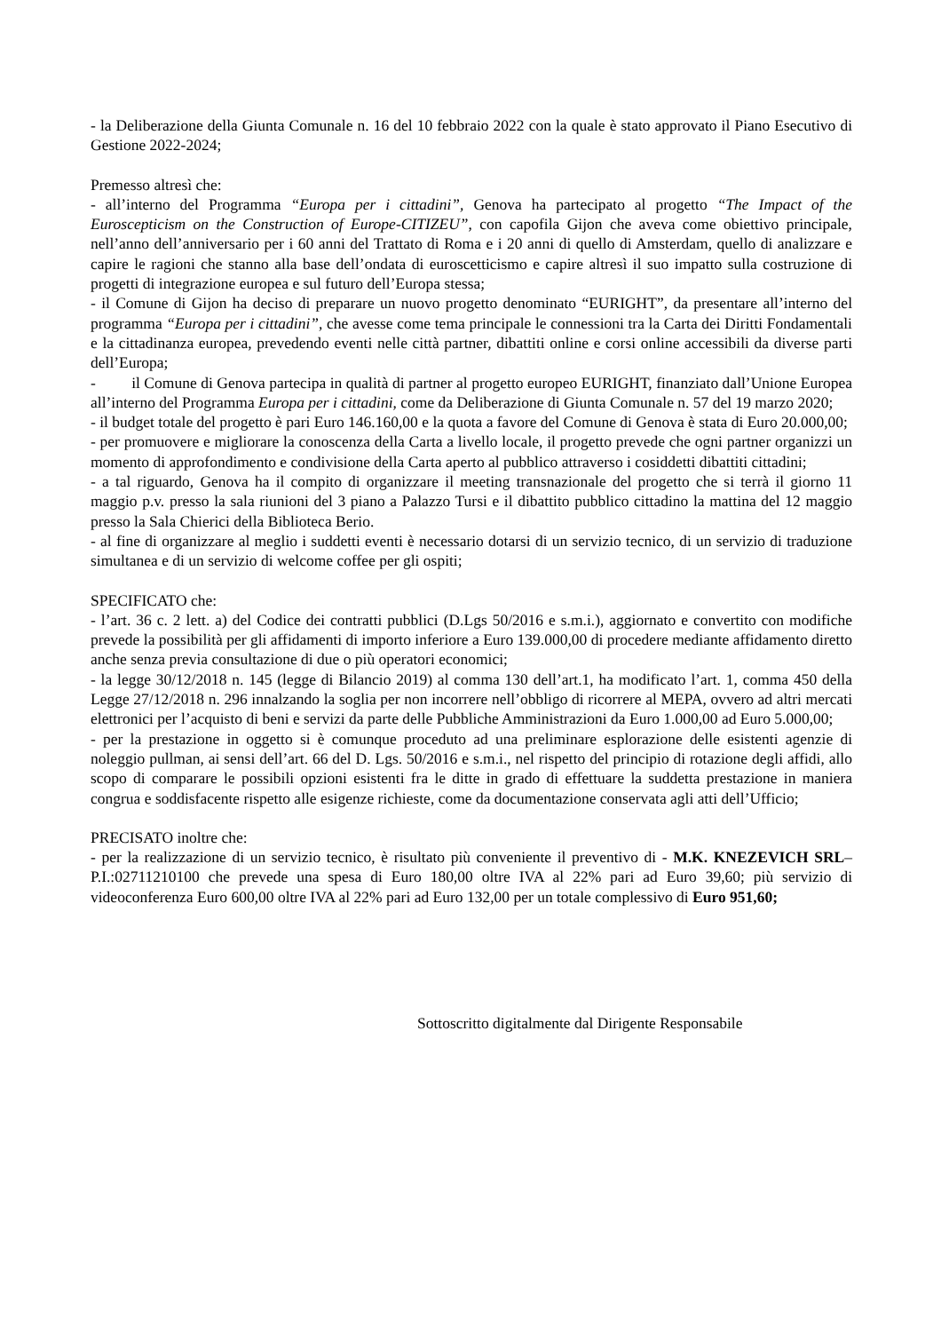- la Deliberazione della Giunta Comunale n. 16 del 10 febbraio 2022 con la quale è stato approvato il Piano Esecutivo di Gestione 2022-2024;
Premesso altresì che:
- all’interno del Programma “Europa per i cittadini”, Genova ha partecipato al progetto “The Impact of the Euroscepticism on the Construction of Europe-CITIZEU”, con capofila Gijon che aveva come obiettivo principale, nell’anno dell’anniversario per i 60 anni del Trattato di Roma e i 20 anni di quello di Amsterdam, quello di analizzare e capire le ragioni che stanno alla base dell’ondata di euroscetticismo e capire altresì il suo impatto sulla costruzione di progetti di integrazione europea e sul futuro dell’Europa stessa;
- il Comune di Gijon ha deciso di preparare un nuovo progetto denominato “EURIGHT”, da presentare all’interno del programma “Europa per i cittadini”, che avesse come tema principale le connessioni tra la Carta dei Diritti Fondamentali e la cittadinanza europea, prevedendo eventi nelle città partner, dibattiti online e corsi online accessibili da diverse parti dell’Europa;
- il Comune di Genova partecipa in qualità di partner al progetto europeo EURIGHT, finanziato dall’Unione Europea all’interno del Programma Europa per i cittadini, come da Deliberazione di Giunta Comunale n. 57 del 19 marzo 2020;
- il budget totale del progetto è pari Euro 146.160,00 e la quota a favore del Comune di Genova è stata di Euro 20.000,00;
- per promuovere e migliorare la conoscenza della Carta a livello locale, il progetto prevede che ogni partner organizzi un momento di approfondimento e condivisione della Carta aperto al pubblico attraverso i cosiddetti dibattiti cittadini;
- a tal riguardo, Genova ha il compito di organizzare il meeting transnazionale del progetto che si terrà il giorno 11 maggio p.v. presso la sala riunioni del 3 piano a Palazzo Tursi e il dibattito pubblico cittadino la mattina del 12 maggio presso la Sala Chierici della Biblioteca Berio.
- al fine di organizzare al meglio i suddetti eventi è necessario dotarsi di un servizio tecnico, di un servizio di traduzione simultanea e di un servizio di welcome coffee per gli ospiti;
SPECIFICATO che:
- l’art. 36 c. 2 lett. a) del Codice dei contratti pubblici (D.Lgs 50/2016 e s.m.i.), aggiornato e convertito con modifiche prevede la possibilità per gli affidamenti di importo inferiore a Euro 139.000,00 di procedere mediante affidamento diretto anche senza previa consultazione di due o più operatori economici;
- la legge 30/12/2018 n. 145 (legge di Bilancio 2019) al comma 130 dell’art.1, ha modificato l’art. 1, comma 450 della Legge 27/12/2018 n. 296 innalzando la soglia per non incorrere nell’obbligo di ricorrere al MEPA, ovvero ad altri mercati elettronici per l’acquisto di beni e servizi da parte delle Pubbliche Amministrazioni da Euro 1.000,00 ad Euro 5.000,00;
- per la prestazione in oggetto si è comunque proceduto ad una preliminare esplorazione delle esistenti agenzie di noleggio pullman, ai sensi dell’art. 66 del D. Lgs. 50/2016 e s.m.i., nel rispetto del principio di rotazione degli affidi, allo scopo di comparare le possibili opzioni esistenti fra le ditte in grado di effettuare la suddetta prestazione in maniera congrua e soddisfacente rispetto alle esigenze richieste, come da documentazione conservata agli atti dell’Ufficio;
PRECISATO inoltre che:
- per la realizzazione di un servizio tecnico, è risultato più conveniente il preventivo di - M.K. KNEZEVICH SRL– P.I.:02711210100 che prevede una spesa di Euro 180,00 oltre IVA al 22% pari ad Euro 39,60; più servizio di videoconferenza Euro 600,00 oltre IVA al 22% pari ad Euro 132,00 per un totale complessivo di Euro 951,60;
Sottoscritto digitalmente dal Dirigente Responsabile